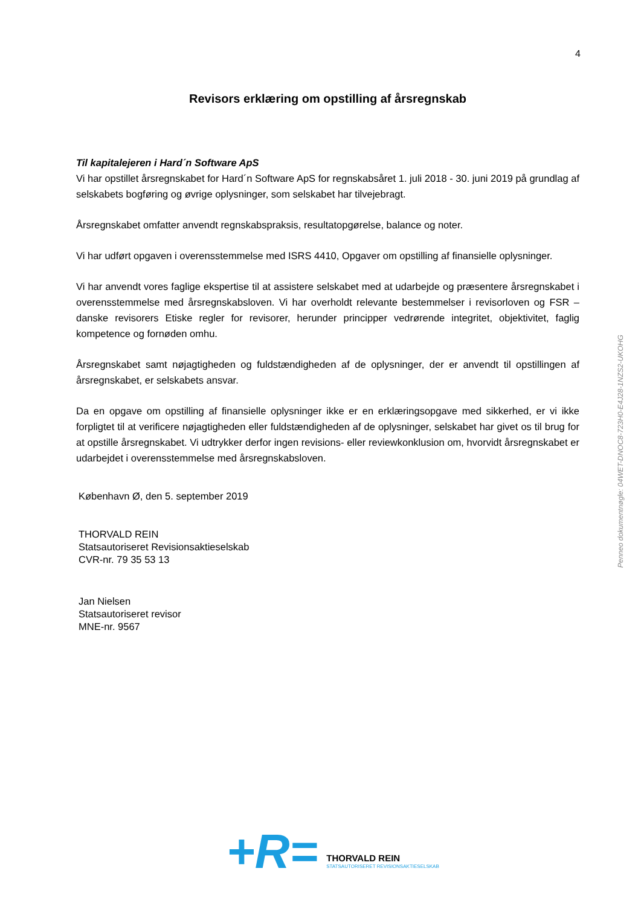4
Revisors erklæring om opstilling af årsregnskab
Til kapitalejeren i Hard´n Software ApS
Vi har opstillet årsregnskabet for Hard´n Software ApS for regnskabsåret 1. juli 2018 - 30. juni 2019 på grundlag af selskabets bogføring og øvrige oplysninger, som selskabet har tilvejebragt.
Årsregnskabet omfatter anvendt regnskabspraksis, resultatopgørelse, balance og noter.
Vi har udført opgaven i overensstemmelse med ISRS 4410, Opgaver om opstilling af finansielle oplysninger.
Vi har anvendt vores faglige ekspertise til at assistere selskabet med at udarbejde og præsentere årsregnskabet i overensstemmelse med årsregnskabsloven. Vi har overholdt relevante bestemmelser i revisorloven og FSR – danske revisorers Etiske regler for revisorer, herunder principper vedrørende integritet, objektivitet, faglig kompetence og fornøden omhu.
Årsregnskabet samt nøjagtigheden og fuldstændigheden af de oplysninger, der er anvendt til opstillingen af årsregnskabet, er selskabets ansvar.
Da en opgave om opstilling af finansielle oplysninger ikke er en erklæringsopgave med sikkerhed, er vi ikke forpligtet til at verificere nøjagtigheden eller fuldstændigheden af de oplysninger, selskabet har givet os til brug for at opstille årsregnskabet. Vi udtrykker derfor ingen revisions- eller reviewkonklusion om, hvorvidt årsregnskabet er udarbejdet i overensstemmelse med årsregnskabsloven.
København Ø, den 5. september 2019
THORVALD REIN
Statsautoriseret Revisionsaktieselskab
CVR-nr. 79 35 53 13
Jan Nielsen
Statsautoriseret revisor
MNE-nr. 9567
Penneo dokumentnøgle: 04WET-DNOC8-723H0-E4J28-1NZS2-UKOHG
+R=
THORVALD REIN
STATSAUTORISERET REVISIONSAKTIESELSKAB